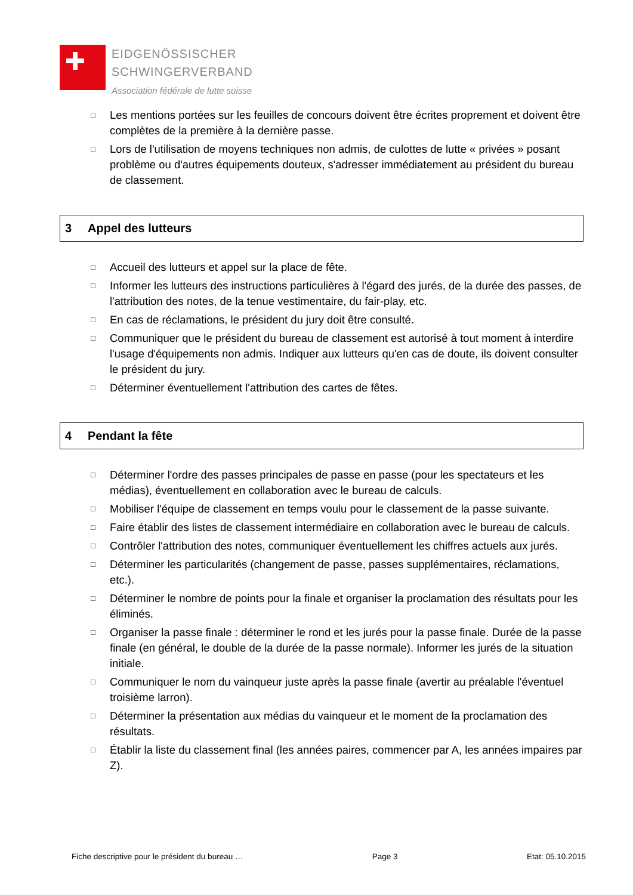EIDGENÖSSISCHER
SCHWINGERVERBAND
Association fédérale de lutte suisse
□ Les mentions portées sur les feuilles de concours doivent être écrites proprement et doivent être complètes de la première à la dernière passe.
□ Lors de l'utilisation de moyens techniques non admis, de culottes de lutte « privées » posant problème ou d'autres équipements douteux, s'adresser immédiatement au président du bureau de classement.
3 Appel des lutteurs
□ Accueil des lutteurs et appel sur la place de fête.
□ Informer les lutteurs des instructions particulières à l'égard des jurés, de la durée des passes, de l'attribution des notes, de la tenue vestimentaire, du fair-play, etc.
□ En cas de réclamations, le président du jury doit être consulté.
□ Communiquer que le président du bureau de classement est autorisé à tout moment à interdire l'usage d'équipements non admis. Indiquer aux lutteurs qu'en cas de doute, ils doivent consulter le président du jury.
□ Déterminer éventuellement l'attribution des cartes de fêtes.
4 Pendant la fête
□ Déterminer l'ordre des passes principales de passe en passe (pour les spectateurs et les médias), éventuellement en collaboration avec le bureau de calculs.
□ Mobiliser l'équipe de classement en temps voulu pour le classement de la passe suivante.
□ Faire établir des listes de classement intermédiaire en collaboration avec le bureau de calculs.
□ Contrôler l'attribution des notes, communiquer éventuellement les chiffres actuels aux jurés.
□ Déterminer les particularités (changement de passe, passes supplémentaires, réclamations, etc.).
□ Déterminer le nombre de points pour la finale et organiser la proclamation des résultats pour les éliminés.
□ Organiser la passe finale : déterminer le rond et les jurés pour la passe finale. Durée de la passe finale (en général, le double de la durée de la passe normale). Informer les jurés de la situation initiale.
□ Communiquer le nom du vainqueur juste après la passe finale (avertir au préalable l'éventuel troisième larron).
□ Déterminer la présentation aux médias du vainqueur et le moment de la proclamation des résultats.
□ Établir la liste du classement final (les années paires, commencer par A, les années impaires par Z).
Fiche descriptive pour le président du bureau … Page 3 Etat: 05.10.2015